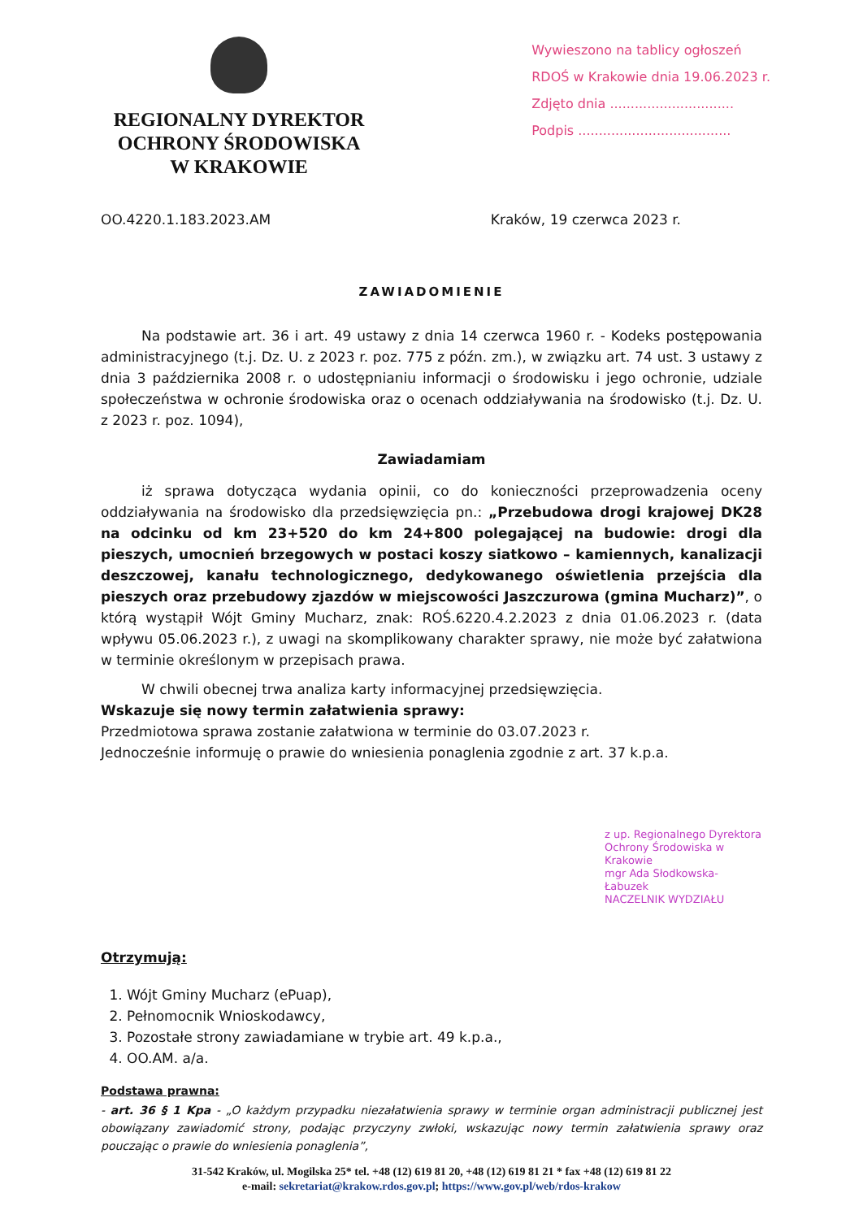REGIONALNY DYREKTOR
OCHRONY ŚRODOWISKA
W KRAKOWIE
Wywieszono na tablicy ogłoszeń
RDOŚ w Krakowie dnia 19.06.2023 r.
Zdjęto dnia ..............................
Podpis .....................................
OO.4220.1.183.2023.AM Kraków, 19 czerwca 2023 r.
ZAWIADOMIENIE
Na podstawie art. 36 i art. 49 ustawy z dnia 14 czerwca 1960 r. - Kodeks postępowania administracyjnego (t.j. Dz. U. z 2023 r. poz. 775 z późn. zm.), w związku art. 74 ust. 3 ustawy z dnia 3 października 2008 r. o udostępnianiu informacji o środowisku i jego ochronie, udziale społeczeństwa w ochronie środowiska oraz o ocenach oddziaływania na środowisko (t.j. Dz. U. z 2023 r. poz. 1094),
Zawiadamiam
iż sprawa dotycząca wydania opinii, co do konieczności przeprowadzenia oceny oddziaływania na środowisko dla przedsięwzięcia pn.: „Przebudowa drogi krajowej DK28 na odcinku od km 23+520 do km 24+800 polegającej na budowie: drogi dla pieszych, umocnień brzegowych w postaci koszy siatkowo – kamiennych, kanalizacji deszczowej, kanału technologicznego, dedykowanego oświetlenia przejścia dla pieszych oraz przebudowy zjazdów w miejscowości Jaszczurowa (gmina Mucharz)”, o którą wystąpił Wójt Gminy Mucharz, znak: ROŚ.6220.4.2.2023 z dnia 01.06.2023 r. (data wpływu 05.06.2023 r.), z uwagi na skomplikowany charakter sprawy, nie może być załatwiona w terminie określonym w przepisach prawa.
W chwili obecnej trwa analiza karty informacyjnej przedsięwzięcia.
Wskazuje się nowy termin załatwienia sprawy:
Przedmiotowa sprawa zostanie załatwiona w terminie do 03.07.2023 r.
Jednocześnie informuję o prawie do wniesienia ponaglenia zgodnie z art. 37 k.p.a.
z up. Regionalnego Dyrektora Ochrony Środowiska w Krakowie
mgr Ada Słodkowska-Łabuzek
NACZELNIK WYDZIAŁU
Otrzymują:
1. Wójt Gminy Mucharz (ePuap),
2. Pełnomocnik Wnioskodawcy,
3. Pozostałe strony zawiadamiane w trybie art. 49 k.p.a.,
4. OO.AM. a/a.
Podstawa prawna:
- art. 36 § 1 Kpa - „O każdym przypadku niezałatwienia sprawy w terminie organ administracji publicznej jest obowiązany zawiadomić strony, podając przyczyny zwłoki, wskazując nowy termin załatwienia sprawy oraz pouczając o prawie do wniesienia ponaglenia”,
31-542 Kraków, ul. Mogilska 25* tel. +48 (12) 619 81 20, +48 (12) 619 81 21 * fax +48 (12) 619 81 22
e-mail: sekretariat@krakow.rdos.gov.pl; https://www.gov.pl/web/rdos-krakow